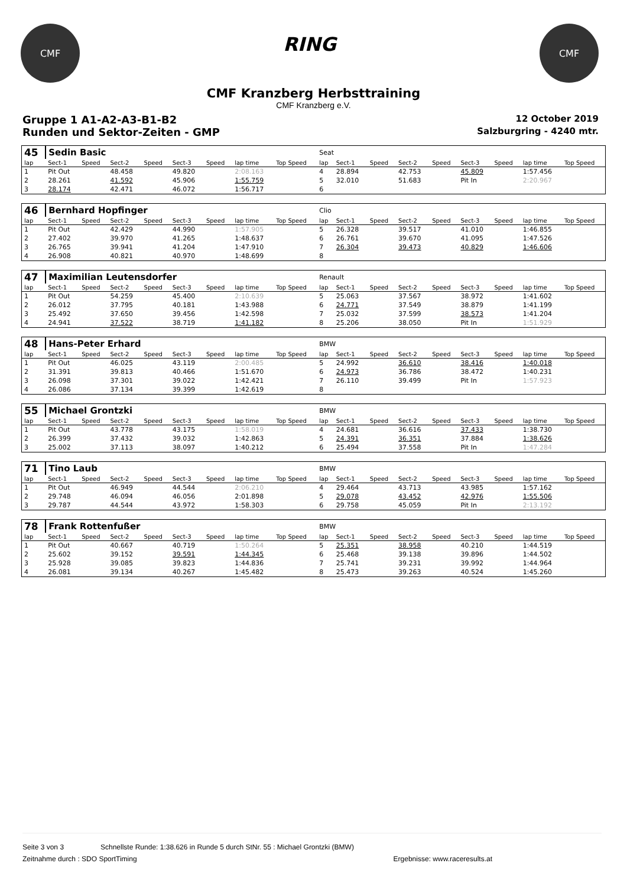CMF
RING
CMF
CMF Kranzberg Herbsttraining
CMF Kranzberg e.V.
Gruppe 1 A1-A2-A3-B1-B2 12 October 2019
Runden und Sektor-Zeiten - GMP Salzburgring - 4240 mtr.
| 45 | Sedin Basic | | | | | | | | Seat | | | | | | | | |
| lap | Sect-1 | Speed | Sect-2 | Speed | Sect-3 | Speed | lap time | Top Speed | lap | Sect-1 | Speed | Sect-2 | Speed | Sect-3 | Speed | lap time | Top Speed |
| 1 | Pit Out | | 48.458 | | 49.820 | | 2:08.163 | | 4 | 28.894 | | 42.753 | | 45.809 | | 1:57.456 | |
| 2 | 28.261 | | 41.592 | | 45.906 | | 1:55.759 | | 5 | 32.010 | | 51.683 | | Pit In | | 2:20.967 | |
| 3 | 28.174 | | 42.471 | | 46.072 | | 1:56.717 | | 6 | | | | | | | | |
| 46 | Bernhard Hopfinger | | | | | | | | Clio | | | | | | | | |
| lap | Sect-1 | Speed | Sect-2 | Speed | Sect-3 | Speed | lap time | Top Speed | lap | Sect-1 | Speed | Sect-2 | Speed | Sect-3 | Speed | lap time | Top Speed |
| 1 | Pit Out | | 42.429 | | 44.990 | | 1:57.905 | | 5 | 26.328 | | 39.517 | | 41.010 | | 1:46.855 | |
| 2 | 27.402 | | 39.970 | | 41.265 | | 1:48.637 | | 6 | 26.761 | | 39.670 | | 41.095 | | 1:47.526 | |
| 3 | 26.765 | | 39.941 | | 41.204 | | 1:47.910 | | 7 | 26.304 | | 39.473 | | 40.829 | | 1:46.606 | |
| 4 | 26.908 | | 40.821 | | 40.970 | | 1:48.699 | | 8 | | | | | | | | |
| 47 | Maximilian Leutensdorfer | | | | | | | | Renault | | | | | | | | |
| lap | Sect-1 | Speed | Sect-2 | Speed | Sect-3 | Speed | lap time | Top Speed | lap | Sect-1 | Speed | Sect-2 | Speed | Sect-3 | Speed | lap time | Top Speed |
| 1 | Pit Out | | 54.259 | | 45.400 | | 2:10.639 | | 5 | 25.063 | | 37.567 | | 38.972 | | 1:41.602 | |
| 2 | 26.012 | | 37.795 | | 40.181 | | 1:43.988 | | 6 | 24.771 | | 37.549 | | 38.879 | | 1:41.199 | |
| 3 | 25.492 | | 37.650 | | 39.456 | | 1:42.598 | | 7 | 25.032 | | 37.599 | | 38.573 | | 1:41.204 | |
| 4 | 24.941 | | 37.522 | | 38.719 | | 1:41.182 | | 8 | 25.206 | | 38.050 | | Pit In | | 1:51.929 | |
| 48 | Hans-Peter Erhard | | | | | | | | BMW | | | | | | | | |
| lap | Sect-1 | Speed | Sect-2 | Speed | Sect-3 | Speed | lap time | Top Speed | lap | Sect-1 | Speed | Sect-2 | Speed | Sect-3 | Speed | lap time | Top Speed |
| 1 | Pit Out | | 46.025 | | 43.119 | | 2:00.485 | | 5 | 24.992 | | 36.610 | | 38.416 | | 1:40.018 | |
| 2 | 31.391 | | 39.813 | | 40.466 | | 1:51.670 | | 6 | 24.973 | | 36.786 | | 38.472 | | 1:40.231 | |
| 3 | 26.098 | | 37.301 | | 39.022 | | 1:42.421 | | 7 | 26.110 | | 39.499 | | Pit In | | 1:57.923 | |
| 4 | 26.086 | | 37.134 | | 39.399 | | 1:42.619 | | 8 | | | | | | | | |
| 55 | Michael Grontzki | | | | | | | | BMW | | | | | | | | |
| lap | Sect-1 | Speed | Sect-2 | Speed | Sect-3 | Speed | lap time | Top Speed | lap | Sect-1 | Speed | Sect-2 | Speed | Sect-3 | Speed | lap time | Top Speed |
| 1 | Pit Out | | 43.778 | | 43.175 | | 1:58.019 | | 4 | 24.681 | | 36.616 | | 37.433 | | 1:38.730 | |
| 2 | 26.399 | | 37.432 | | 39.032 | | 1:42.863 | | 5 | 24.391 | | 36.351 | | 37.884 | | 1:38.626 | |
| 3 | 25.002 | | 37.113 | | 38.097 | | 1:40.212 | | 6 | 25.494 | | 37.558 | | Pit In | | 1:47.284 | |
| 71 | Tino Laub | | | | | | | | BMW | | | | | | | | |
| lap | Sect-1 | Speed | Sect-2 | Speed | Sect-3 | Speed | lap time | Top Speed | lap | Sect-1 | Speed | Sect-2 | Speed | Sect-3 | Speed | lap time | Top Speed |
| 1 | Pit Out | | 46.949 | | 44.544 | | 2:06.210 | | 4 | 29.464 | | 43.713 | | 43.985 | | 1:57.162 | |
| 2 | 29.748 | | 46.094 | | 46.056 | | 2:01.898 | | 5 | 29.078 | | 43.452 | | 42.976 | | 1:55.506 | |
| 3 | 29.787 | | 44.544 | | 43.972 | | 1:58.303 | | 6 | 29.758 | | 45.059 | | Pit In | | 2:13.192 | |
| 78 | Frank Rottenfußer | | | | | | | | BMW | | | | | | | | |
| lap | Sect-1 | Speed | Sect-2 | Speed | Sect-3 | Speed | lap time | Top Speed | lap | Sect-1 | Speed | Sect-2 | Speed | Sect-3 | Speed | lap time | Top Speed |
| 1 | Pit Out | | 40.667 | | 40.719 | | 1:50.264 | | 5 | 25.351 | | 38.958 | | 40.210 | | 1:44.519 | |
| 2 | 25.602 | | 39.152 | | 39.591 | | 1:44.345 | | 6 | 25.468 | | 39.138 | | 39.896 | | 1:44.502 | |
| 3 | 25.928 | | 39.085 | | 39.823 | | 1:44.836 | | 7 | 25.741 | | 39.231 | | 39.992 | | 1:44.964 | |
| 4 | 26.081 | | 39.134 | | 40.267 | | 1:45.482 | | 8 | 25.473 | | 39.263 | | 40.524 | | 1:45.260 | |
Seite 3 von 3 Schnellste Runde: 1:38.626 in Runde 5 durch StNr. 55 : Michael Grontzki (BMW)
Zeitnahme durch : SDO SportTiming Ergebnisse: www.raceresults.at